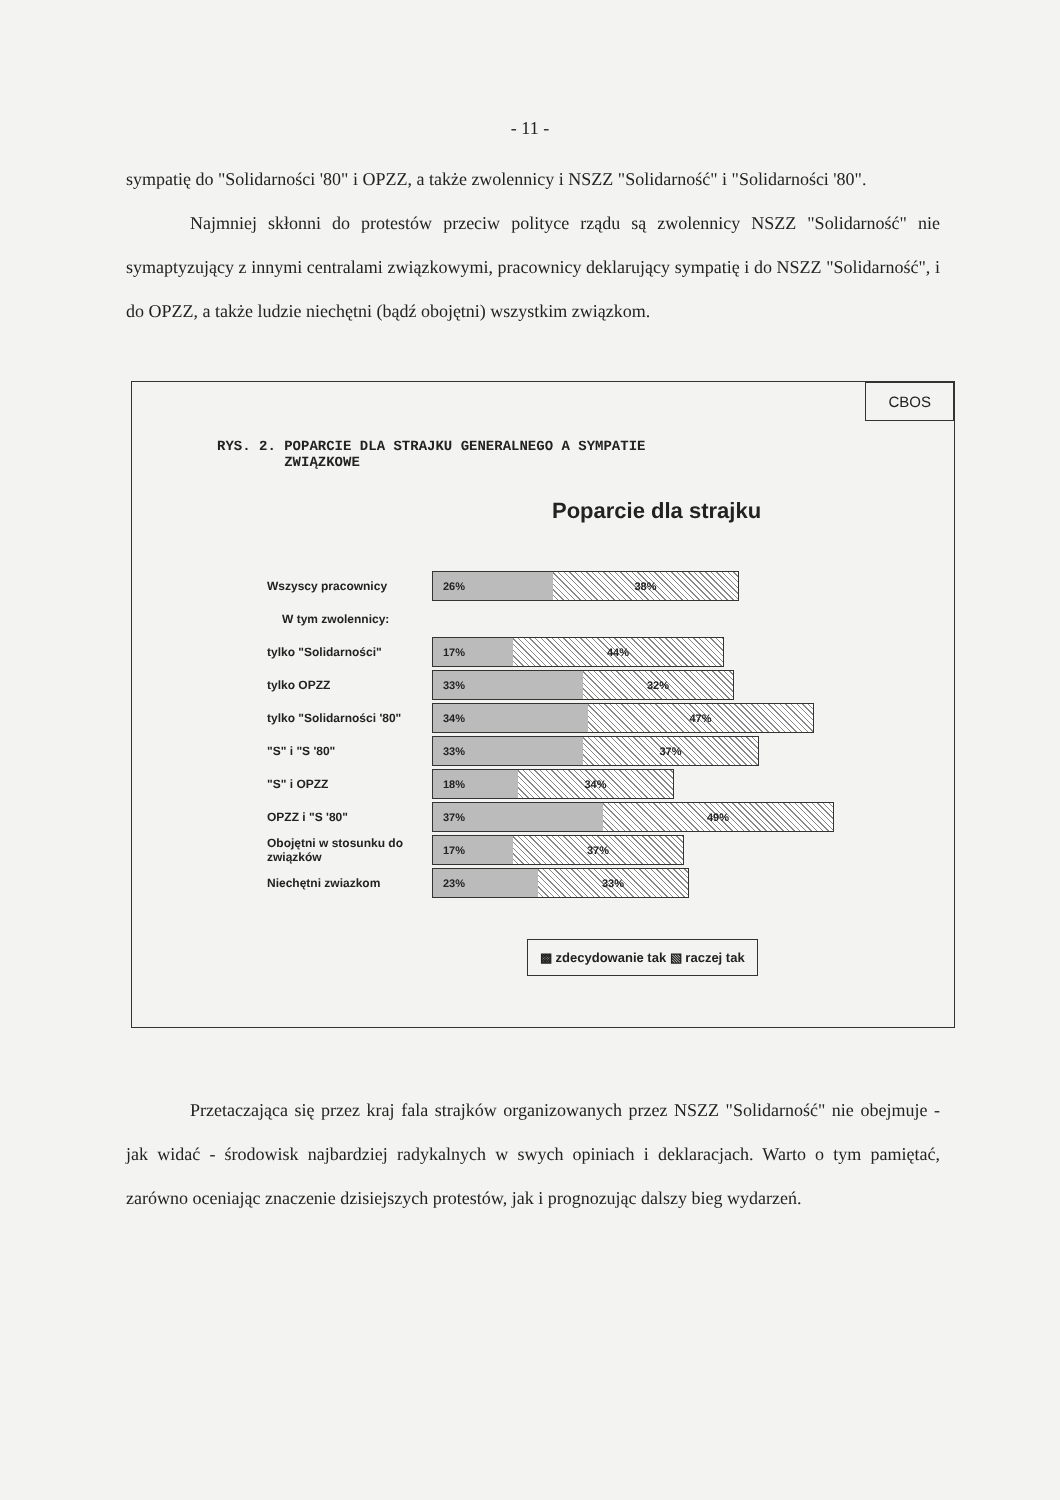- 11 -
sympatię do "Solidarności '80" i OPZZ, a także zwolennicy i NSZZ "Solidarność" i "Solidarności '80".
Najmniej skłonni do protestów przeciw polityce rządu są zwolennicy NSZZ "Solidarność" nie symaptyzujący z innymi centralami związkowymi, pracownicy deklarujący sympatię i do NSZZ "Solidarność", i do OPZZ, a także ludzie niechętni (bądź obojętni) wszystkim związkom.
CBOS
RYS. 2. POPARCIE DLA STRAJKU GENERALNEGO A SYMPATIE
ZWIĄZKOWE
Poparcie dla strajku
Wszyscy pracownicy
26% 38%
W tym zwolennicy:
tylko "Solidarności"
17% 44%
tylko OPZZ
33% 32%
tylko "Solidarności '80"
34% 47%
"S" i "S '80"
33% 37%
"S" i OPZZ
18% 34%
OPZZ i "S '80"
37% 49%
Obojętni w stosunku do związków
17% 37%
Niechętni zwiazkom
23% 33%
▩ zdecydowanie tak ▧ raczej tak
Przetaczająca się przez kraj fala strajków organizowanych przez NSZZ "Solidarność" nie obejmuje - jak widać - środowisk najbardziej radykalnych w swych opiniach i deklaracjach. Warto o tym pamiętać, zarówno oceniając znaczenie dzisiejszych protestów, jak i prognozując dalszy bieg wydarzeń.